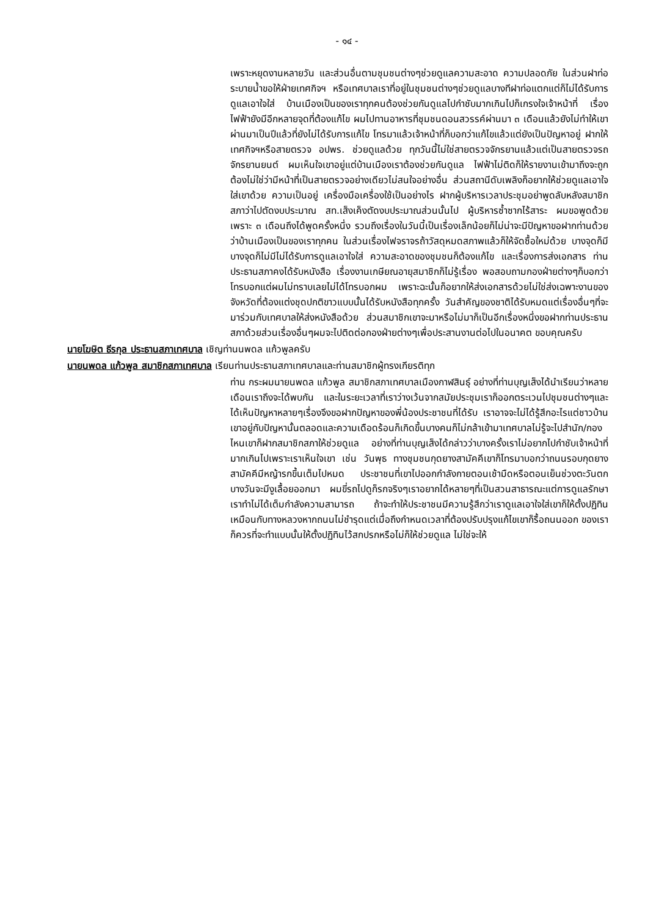- ๑๔ -
เพราะหยุดงานหลายวัน และส่วนอื่นตามชุมชนต่างๆช่วยดูแลความสะอาด ความปลอดภัย ในส่วนฝาท่อระบายน้ำขอให้ฝ่ายเทศกิจฯ หรือเทศบาลเราที่อยู่ในชุมชนต่างๆช่วยดูแลบางทีฝาท่อแตกแต่ก็ไม่ได้รับการดูแลเอาใจใส่ บ้านเมืองเป็นของเราทุกคนต้องช่วยกันดูแลไปกำชับมากเกินไปก็เกรงใจเจ้าหน้าที่ เรื่องไฟฟ้ายังมีอีกหลายจุดที่ต้องแก้ไข ผมไปทานอาหารที่ชุมชนดอนสวรรค์ผ่านมา ๓ เดือนแล้วยังไม่ทำให้เขา ผ่านมาเป็นปีแล้วที่ยังไม่ได้รับการแก้ไข โทรมาแล้วเจ้าหน้าที่ก็บอกว่าแก้ไขแล้วแต่ยังเป็นปัญหาอยู่ ฝากให้เทศกิจฯหรือสายตรวจ อปพร. ช่วยดูแลด้วย ทุกวันนี้ไม่ใช่สายตรวจจักรยานแล้วแต่เป็นสายตรวจรถจักรยานยนต์ ผมเห็นใจเขาอยู่แต่บ้านเมืองเราต้องช่วยกันดูแล ไฟฟ้าไม่ติดก็ให้รายงานเข้ามาถึงจะถูกต้องไม่ใช่ว่ามีหน้าที่เป็นสายตรวจอย่างเดียวไม่สนใจอย่างอื่น ส่วนสถานีดับเพลิงก็อยากให้ช่วยดูแลเอาใจใส่เขาด้วย ความเป็นอยู่ เครื่องมือเครื่องใช้เป็นอย่างไร ฝากผู้บริหารเวลาประชุมอย่าพูดลับหลังสมาชิกสภาว่าไปตัดงบประมาณ สท.เส็งเค็งตัดงบประมาณส่วนนั้นไป ผู้บริหารซ้ำซากไร้สาระ ผมขอพูดด้วยเพราะ ๓ เดือนถึงได้พูดครั้งหนึ่ง รวมถึงเรื่องในวันนี้เป็นเรื่องเล็กน้อยก็ไม่น่าจะมีปัญหาขอฝากท่านด้วยว่าบ้านเมืองเป็นของเราทุกคน ในส่วนเรื่องไฟจราจรถ้าวัสดุหมดสภาพแล้วก็ให้จัดซื้อใหม่ด้วย บางจุดก็มีบางจุดก็ไม่มีไม่ได้รับการดูแลเอาใจใส่ ความสะอาดของชุมชนก็ต้องแก้ไข และเรื่องการส่งเอกสาร ท่านประธานสภาคงได้รับหนังสือ เรื่องงานเกษียณอายุสมาชิกก็ไม่รู้เรื่อง พอสอบถามกองฝ่ายต่างๆก็บอกว่าโทรบอกแต่ผมไม่ทราบเลยไม่ได้โทรบอกผม เพราะฉะนั้นก็อยากให้ส่งเอกสารด้วยไม่ใช่ส่งเฉพาะงานของจังหวัดที่ต้องแต่งชุดปกติขาวแบบนั้นได้รับหนังสือทุกครั้ง วันสำคัญของชาติได้รับหมดแต่เรื่องอื่นๆที่จะมาร่วมกับเทศบาลให้ส่งหนังสือด้วย ส่วนสมาชิกเขาจะมาหรือไม่มาก็เป็นอีกเรื่องหนึ่งขอฝากท่านประธานสภาด้วยส่วนเรื่องอื่นๆผมจะไปติดต่อกองฝ่ายต่างๆเพื่อประสานงานต่อไปในอนาคต ขอบคุณครับ
นายโฆษิต ธีรกุล ประธานสภาเทศบาล เชิญท่านนพดล แก้วพูลครับ
นายนพดล แก้วพูล สมาชิกสภาเทศบาล เรียนท่านประธานสภาเทศบาลและท่านสมาชิกผู้ทรงเกียรติทุก
ท่าน กระผมนายนพดล แก้วพูล สมาชิกสภาเทศบาลเมืองกาฬสินธุ์ อย่างที่ท่านบุญเส็งได้นำเรียนว่าหลายเดือนเราถึงจะได้พบกัน และในระยะเวลาที่เราว่างเว้นจากสมัยประชุมเราก็ออกตระเวนไปชุมชนต่างๆและได้เห็นปัญหาหลายๆเรื่องจึงขอฝากปัญหาของพี่น้องประชาชนที่ได้รับ เราอาจจะไม่ได้รู้สึกอะไรแต่ชาวบ้านเขาอยู่กับปัญหานั้นตลอดและความเดือดร้อนก็เกิดขึ้นบางคนก็ไม่กล้าเข้ามาเทศบาลไม่รู้จะไปสำนัก/กองไหนเขาก็ฝากสมาชิกสภาให้ช่วยดูแล อย่างที่ท่านบุญเส็งได้กล่าวว่าบางครั้งเราไม่อยากไปกำชับเจ้าหน้าที่มากเกินไปเพราะเราเห็นใจเขา เช่น วันพุธ ทางชุมชนกุดยางสามัคคีเขาก็โทรมาบอกว่าถนนรอบกุดยางสามัคคีมีหญ้ารกขึ้นเต็มไปหมด ประชาชนที่เขาไปออกกำลังกายตอนเช้ามืดหรือตอนเย็นช่วงตะวันตกบางวันจะมีงูเลื้อยออกมา ผมขี่รถไปดูก็รกจริงๆเราอยากได้หลายๆที่เป็นสวนสาธารณะแต่การดูแลรักษาเราทำไม่ได้เต็มกำลังความสามารถ ถ้าจะทำให้ประชาชนมีความรู้สึกว่าเราดูแลเอาใจใส่เขาก็ให้ตั้งปฏิทินเหมือนกับทางหลวงหากถนนไม่ชำรุดแต่เมื่อถึงกำหนดเวลาที่ต้องปรับปรุงแก้ไขเขาก็รื้อถนนออก ของเราก็ควรที่จะทำแบบนั้นให้ตั้งปฏิทินไว้สกปรกหรือไม่ก็ให้ช่วยดูแล ไม่ใช่จะให้